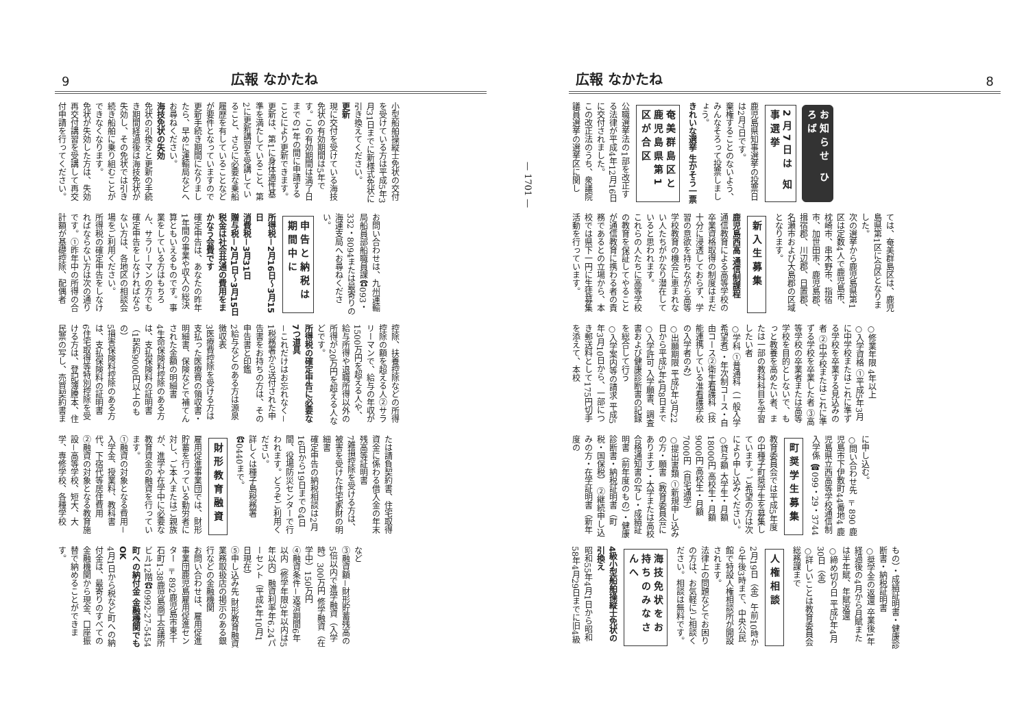広報 なかたね 8
お知らせ ひろば
2月7日は 知事選挙
鹿児島県知事選挙の投票日は2月7日です。
棄権することのないよう、みんなそろって投票しましょう。
きれいな選挙 生かそう一票
奄美群島区と 鹿児島県第1区が合区
公職選挙法の1部を改正する法律が平成4年12月16日に交付されました。
この改正法のうち、衆議院議員選挙の選挙区に関し
ては、奄美群島区は、鹿児島県第1区に合区となりました。
次の選挙から鹿児島県第1区は定数4人で鹿児島市、枕崎市、串木野市、指宿市、加世田市、鹿児島郡、揖宿郡、川辺郡、日置郡、名瀬市および大島郡の区域となります。
新入生募集
鹿児島西高 通信制課程
通信教育による高等学校の卒業資格取得の制度はまだ十分に浸透しておらず、学習の意欲を持ちながら高等学校教育の機会に恵まれない人たちがかなり潜在していると思われます。
これらの人たちに高等学校の教育を保証してやることが通信教育に携わる者の責務であるとの立場から、本校では県下一円に生徒募集活動を行っています。
○修業年限 4年以上
○入学資格 ①平成5年3月に中学校またはこれに準ずる学校を卒業する見込みの者 ②中学校またはこれに準ずる学校を卒業した者 ③高等学校の卒業者または高等学校を目的としないで、もっと教養を高めたい者、または一部の教科科目を学習したい者
○学科 ①普通科（一般入学希望者）・年次制コース・自由コース②衛生看護科（技能連携している准看護学校の入学者のみ）
○出願期限 平成5年3月22日から平成5年4月8日まで
○入学許可 入学願書、調査書および健康診断書の記録を総合して行う
○入学案内等の請求 平成5年3月10日から、一部につき郵送料として175円切手を添えて、本校
に申し込む。
○問い合わせ先 〒890 鹿児島市下伊敷町44番地4 鹿児島県立西高等学校通信制入学係 ☎099・29・3744
町奨学生募集
教育委員会では平成5年度の中種子町奨学生を募集しています。ご希望の方は次により申し込みください。
○貸与額 大学生・月額18000円 高校生・月額 9000円 高校生・月額 7000円（自宅通学）
○提出書類 ①新規申し込みの方・願書（教育委員会にあります）・大学または高校合格通知書の写し・成績証明書（前年度のもの）・健康診断書・納税証明書（町税・国保税） ②継続申し込みの方・在学証明書（新年度の
もの）・成績証明書・健康診断書・納税証明書
○奨学金の返還 卒業後1年経過後の4月から月賦または半年賦、年賦返還
○締め切り日 平成5年4月30日（金）
○詳しいことは教育委員会総務課まで
人権相談
2月19日（金）午前10時から午後3時まで、中央公民館で特設人権相談所が開設されます。
法律上の問題などでお困りの方は、お気軽にご相談ください。相談は無料です。
海技免状をお持ちのみなさんへ
4級小型船舶操縦士免状の引換え
昭和55年4月1日から昭和58年4月29日までに旧4級
— 1701 —
9 広報 なかたね
小型船舶操縦士免状の交付を受けている方は平成5年3月31日までに新様式免状に引き換えてください。
更新
現に交付を受けている海技免状の有効期間は5年です。この有効期間は満了日までの1年の間に申請することにより更新できます。
更新は、第1に身体適性基準を満たしていること、第2に更新講習を受講していること、さらに必要な乗船履歴を有していることなどが要件となっていますので更新手続き期間になりましたら、早めに運輸局などへお尋ねください。
海技免状の失効
免状の引換えと更新の手続き期間経過後は海技免状が失効し、その免状では引き続き船舶に乗り組むことができなくなります。
免状が失効した方は、失効再交付講習を受講して再交付申請を行ってください。
お問い合わせは、九州運輸局船員部船職員課☎093・332・8094または最寄りの海運支局へお尋ねください。
申告と納税は期間中に
所得税－2月16日～3月15日
消費税－3月31日
贈与税－2月1日～3月15日
税金は社会共通の費用をまかなう会費です
確定申告は、あなたの昨年1年間の事業や収入の総決算ともいえるものです。事業をしている方はもちろん、サラリーマンの方でも確定申告をしなければならない方は、各地区の相談会場をご利用ください。
所得税の確定申告をしなければならない方は次の通りです。①昨年中の所得の合計額が基礎控除、配偶者
控除、扶養控除などの所得控除の額を超える人②サラリーマンで、給与の年収が1500万円を超える人や、給与所得や退職所得以外の所得が20万円を超える人などです。
所得税の確定申告に必要な7つ道具
－これだけはお忘れなく－
1税務署から送付された申告書をお持ちの方は、その申告書と印鑑
2給与などのある方は源泉徴収表
3医療費控除を受ける方は支払った医療費の領収書・明細書、保険などで補てんされた金額の明細書
4生命保険料控除のある方は、支払保険料の証明書（1契約9000円以上のもの）
5損害保険料控除のある方は、支払保険料の証明書
6住宅取得等特別控除を受ける方は、登記簿謄本、住民票の写し、売買契約書ま
たは請負契約書、住宅取得資金に係わる借入金の年末残高等証明書
7雑損控除を受ける方は、被害を受けた住宅家財の明細書
確定申告の納税相談は2月16日から19日までの4日間、役場防災センターで行われます。どうぞご利用ください。
詳しくは種子島税務署☎0440まで。
財形教育融資
雇用促進事業団では、財形貯蓄を行っている勤労者に対し、ご本人またはご親族が、進学や在学中に必要な教育資金の融資を行っています。
①融資の対象となる費用－入学金、授業料、教科書代、下宿代等居住費用
②融資の対象となる教育施設－高等学校、短大、大学、専修学校、各種学校
など
③融資額－財形貯蓄残高の5倍以内で進学融資（入学時）300万円 修学融資（在学中）150万円
④融資条件－返済期間6年以内（修学年限3年以内は5年以内）融資利率年6.24パーセント（平成4年10月1日現在）
⑤申し込み先 財形教育融資業務取扱店の掲示のある銀行などの金融機関
お問い合わせは、雇用促進事業団鹿児島雇用促進センター 〒892鹿児島市東千石町1-38鹿児島商工会議所ビル12階☎0992-27-5454
町への納付金 金融機関でもOK
4月1日から税など町への納付金は、最寄りのすべての金融機関から現金、口座振替で納めることができます。